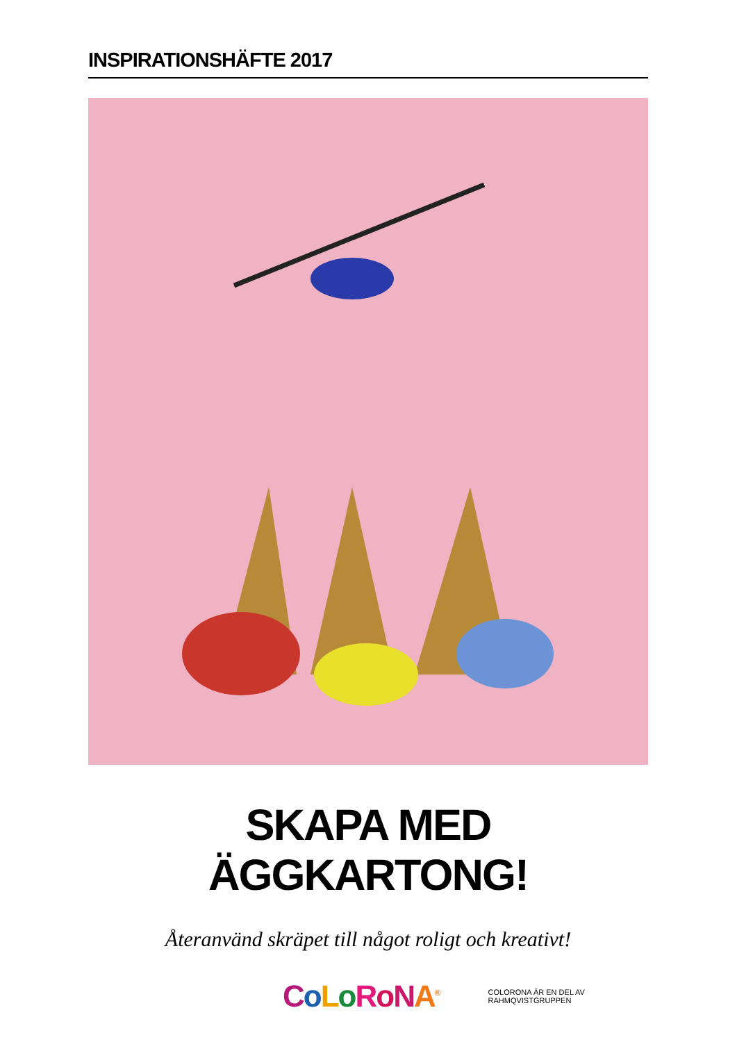INSPIRATIONSHÄFTE 2017
SKAPA MED ÄGGKARTONG!
Återanvänd skräpet till något roligt och kreativt!
CoLoRoNA<sup>®</sup>
COLORONA ÄR EN DEL AV RAHMQVISTGRUPPEN